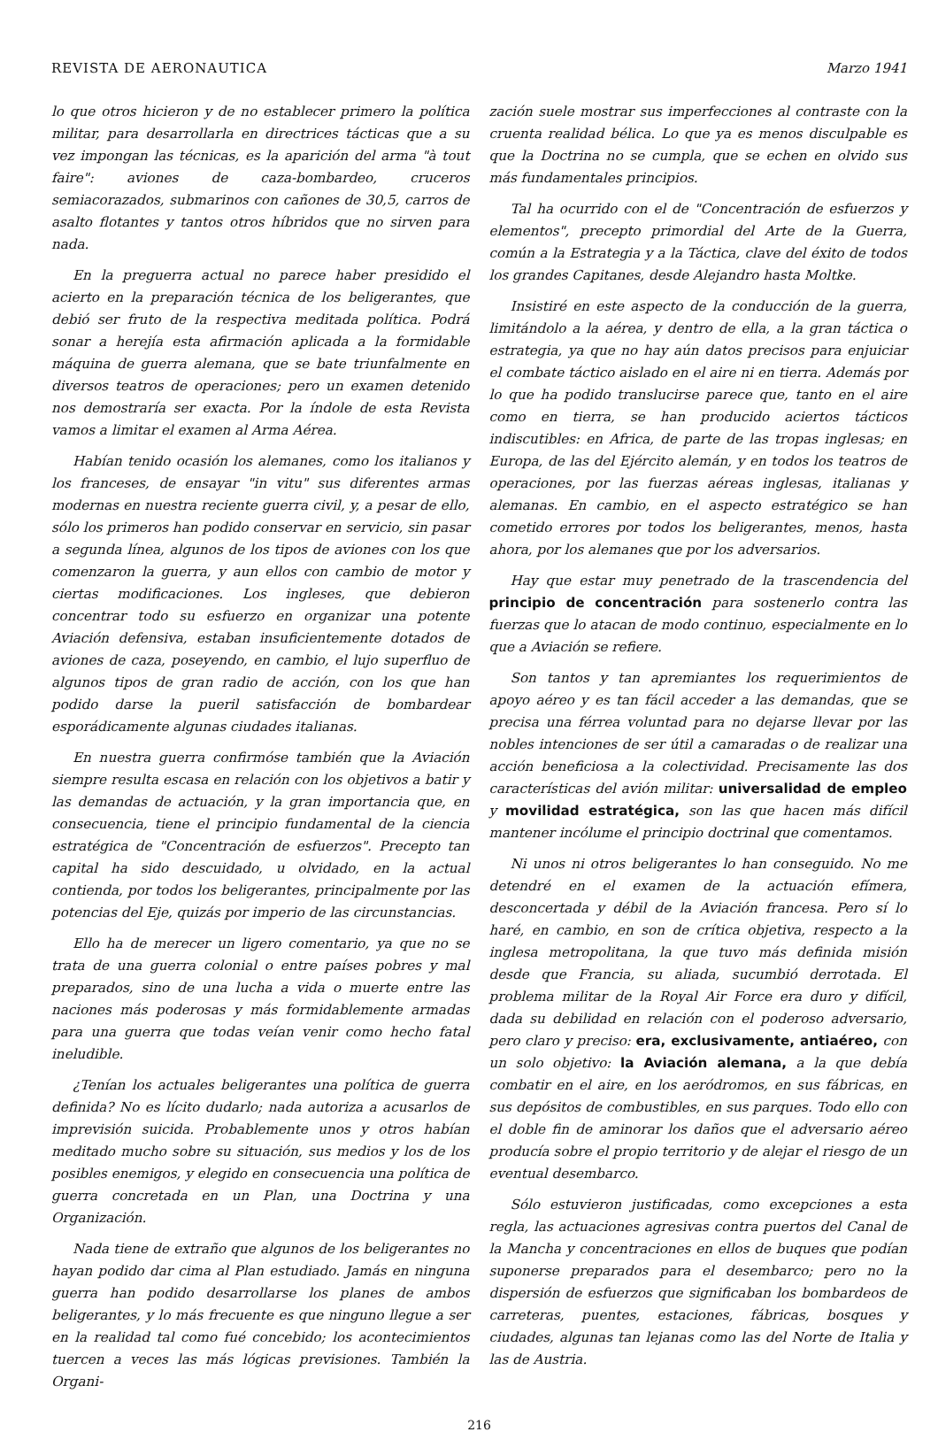REVISTA DE AERONAUTICA Marzo 1941
lo que otros hicieron y de no establecer primero la política militar, para desarrollarla en directrices tácticas que a su vez impongan las técnicas, es la aparición del arma "à tout faire": aviones de caza-bombardeo, cruceros semiacorazados, submarinos con cañones de 30,5, carros de asalto flotantes y tantos otros híbridos que no sirven para nada.
En la preguerra actual no parece haber presidido el acierto en la preparación técnica de los beligerantes, que debió ser fruto de la respectiva meditada política. Podrá sonar a herejía esta afirmación aplicada a la formidable máquina de guerra alemana, que se bate triunfalmente en diversos teatros de operaciones; pero un examen detenido nos demostraría ser exacta. Por la índole de esta Revista vamos a limitar el examen al Arma Aérea.
Habían tenido ocasión los alemanes, como los italianos y los franceses, de ensayar "in vitu" sus diferentes armas modernas en nuestra reciente guerra civil, y, a pesar de ello, sólo los primeros han podido conservar en servicio, sin pasar a segunda línea, algunos de los tipos de aviones con los que comenzaron la guerra, y aun ellos con cambio de motor y ciertas modificaciones. Los ingleses, que debieron concentrar todo su esfuerzo en organizar una potente Aviación defensiva, estaban insuficientemente dotados de aviones de caza, poseyendo, en cambio, el lujo superfluo de algunos tipos de gran radio de acción, con los que han podido darse la pueril satisfacción de bombardear esporádicamente algunas ciudades italianas.
En nuestra guerra confirmóse también que la Aviación siempre resulta escasa en relación con los objetivos a batir y las demandas de actuación, y la gran importancia que, en consecuencia, tiene el principio fundamental de la ciencia estratégica de "Concentración de esfuerzos". Precepto tan capital ha sido descuidado, u olvidado, en la actual contienda, por todos los beligerantes, principalmente por las potencias del Eje, quizás por imperio de las circunstancias.
Ello ha de merecer un ligero comentario, ya que no se trata de una guerra colonial o entre países pobres y mal preparados, sino de una lucha a vida o muerte entre las naciones más poderosas y más formidablemente armadas para una guerra que todas veían venir como hecho fatal ineludible.
¿Tenían los actuales beligerantes una política de guerra definida? No es lícito dudarlo; nada autoriza a acusarlos de imprevisión suicida. Probablemente unos y otros habían meditado mucho sobre su situación, sus medios y los de los posibles enemigos, y elegido en consecuencia una política de guerra concretada en un Plan, una Doctrina y una Organización.
Nada tiene de extraño que algunos de los beligerantes no hayan podido dar cima al Plan estudiado. Jamás en ninguna guerra han podido desarrollarse los planes de ambos beligerantes, y lo más frecuente es que ninguno llegue a ser en la realidad tal como fué concebido; los acontecimientos tuercen a veces las más lógicas previsiones. También la Organi-
zación suele mostrar sus imperfecciones al contraste con la cruenta realidad bélica. Lo que ya es menos disculpable es que la Doctrina no se cumpla, que se echen en olvido sus más fundamentales principios.
Tal ha ocurrido con el de "Concentración de esfuerzos y elementos", precepto primordial del Arte de la Guerra, común a la Estrategia y a la Táctica, clave del éxito de todos los grandes Capitanes, desde Alejandro hasta Moltke.
Insistiré en este aspecto de la conducción de la guerra, limitándolo a la aérea, y dentro de ella, a la gran táctica o estrategia, ya que no hay aún datos precisos para enjuiciar el combate táctico aislado en el aire ni en tierra. Además por lo que ha podido translucirse parece que, tanto en el aire como en tierra, se han producido aciertos tácticos indiscutibles: en Africa, de parte de las tropas inglesas; en Europa, de las del Ejército alemán, y en todos los teatros de operaciones, por las fuerzas aéreas inglesas, italianas y alemanas. En cambio, en el aspecto estratégico se han cometido errores por todos los beligerantes, menos, hasta ahora, por los alemanes que por los adversarios.
Hay que estar muy penetrado de la trascendencia del principio de concentración para sostenerlo contra las fuerzas que lo atacan de modo continuo, especialmente en lo que a Aviación se refiere.
Son tantos y tan apremiantes los requerimientos de apoyo aéreo y es tan fácil acceder a las demandas, que se precisa una férrea voluntad para no dejarse llevar por las nobles intenciones de ser útil a camaradas o de realizar una acción beneficiosa a la colectividad. Precisamente las dos características del avión militar: universalidad de empleo y movilidad estratégica, son las que hacen más difícil mantener incólume el principio doctrinal que comentamos.
Ni unos ni otros beligerantes lo han conseguido. No me detendré en el examen de la actuación efímera, desconcertada y débil de la Aviación francesa. Pero sí lo haré, en cambio, en son de crítica objetiva, respecto a la inglesa metropolitana, la que tuvo más definida misión desde que Francia, su aliada, sucumbió derrotada. El problema militar de la Royal Air Force era duro y difícil, dada su debilidad en relación con el poderoso adversario, pero claro y preciso: era, exclusivamente, antiaéreo, con un solo objetivo: la Aviación alemana, a la que debía combatir en el aire, en los aeródromos, en sus fábricas, en sus depósitos de combustibles, en sus parques. Todo ello con el doble fin de aminorar los daños que el adversario aéreo producía sobre el propio territorio y de alejar el riesgo de un eventual desembarco.
Sólo estuvieron justificadas, como excepciones a esta regla, las actuaciones agresivas contra puertos del Canal de la Mancha y concentraciones en ellos de buques que podían suponerse preparados para el desembarco; pero no la dispersión de esfuerzos que significaban los bombardeos de carreteras, puentes, estaciones, fábricas, bosques y ciudades, algunas tan lejanas como las del Norte de Italia y las de Austria.
216